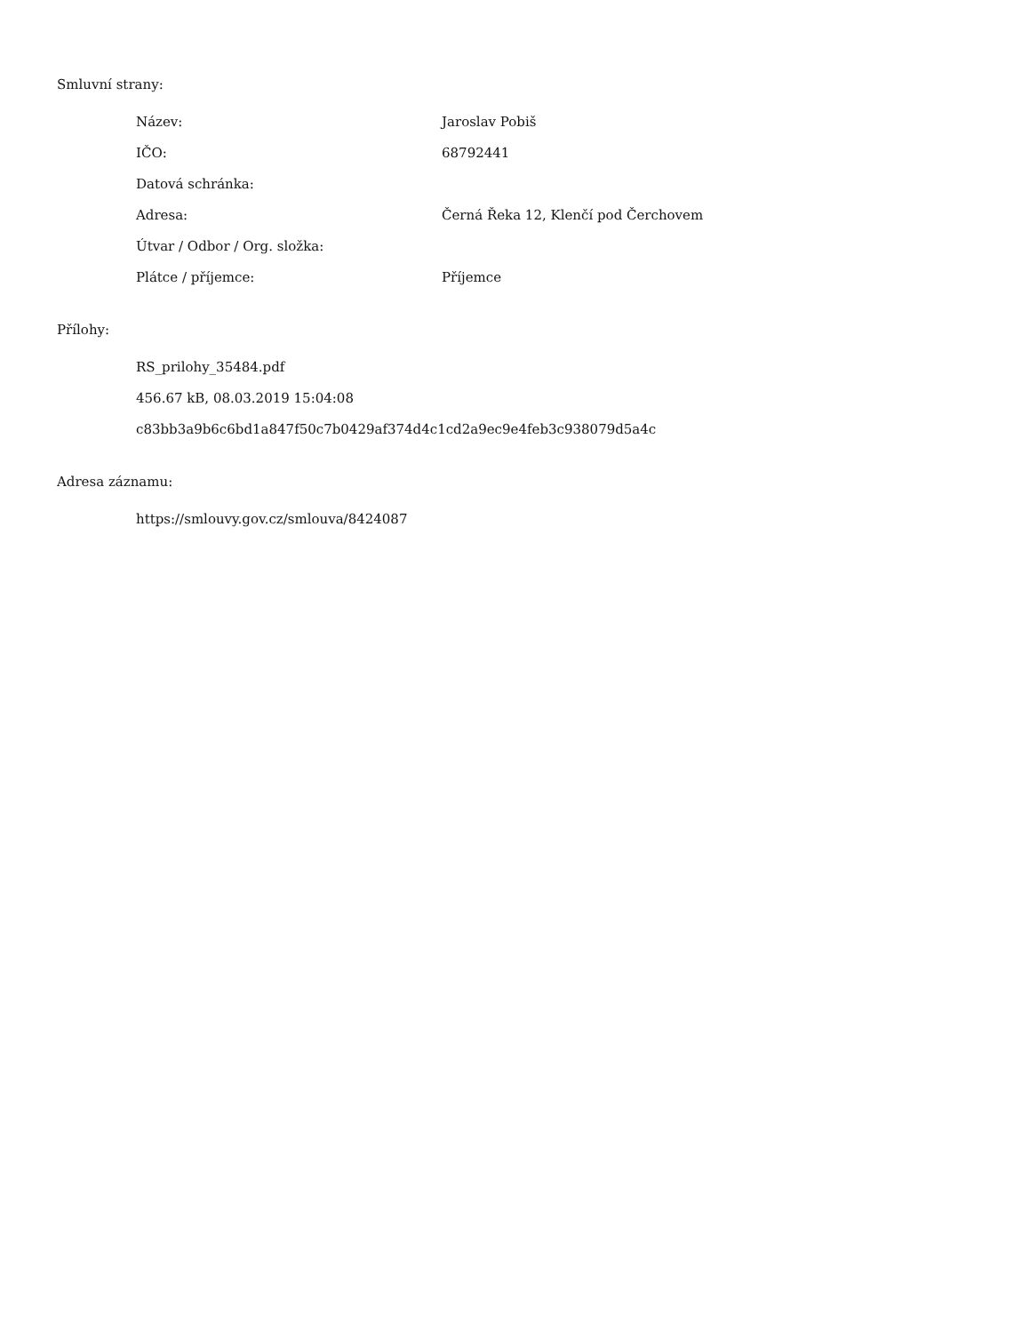Smluvní strany:
| Název: | Jaroslav Pobiš |
| IČO: | 68792441 |
| Datová schránka: | |
| Adresa: | Černá Řeka 12, Klenčí pod Čerchovem |
| Útvar / Odbor / Org. složka: | |
| Plátce / příjemce: | Příjemce |
Přílohy:
RS_prilohy_35484.pdf
456.67 kB, 08.03.2019 15:04:08
c83bb3a9b6c6bd1a847f50c7b0429af374d4c1cd2a9ec9e4feb3c938079d5a4c
Adresa záznamu:
https://smlouvy.gov.cz/smlouva/8424087